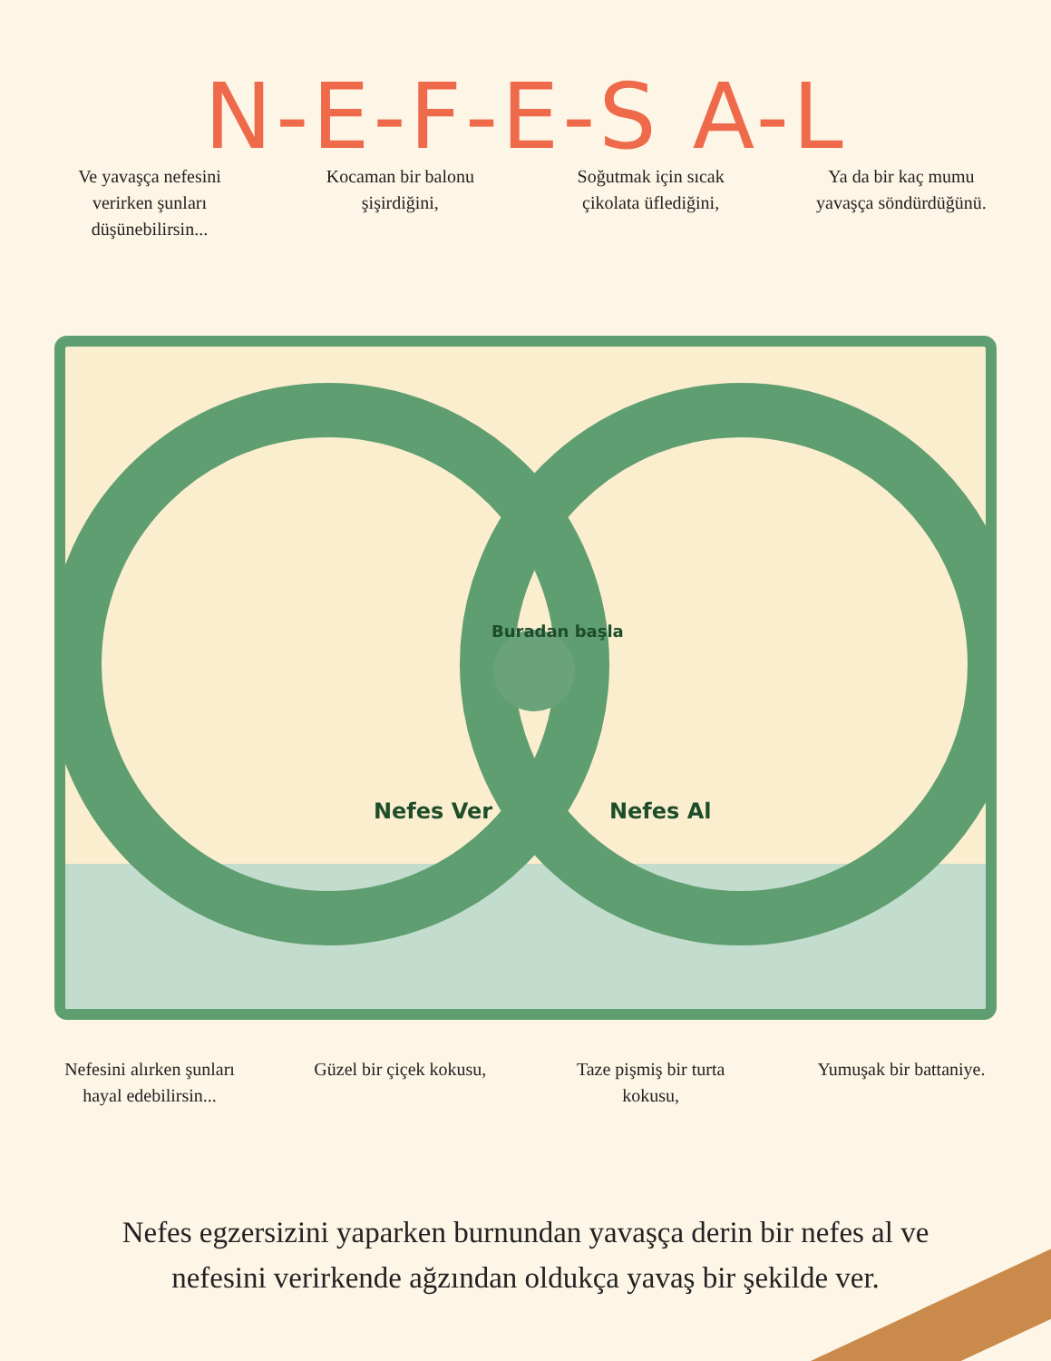N-E-F-E-S A-L
Ve yavaşça nefesini verirken şunları düşünebilirsin...
Kocaman bir balonu şişirdiğini,
Soğutmak için sıcak çikolata üflediğini,
Ya da bir kaç mumu yavaşça söndürdüğünü.
Buradan başla
Nefes Ver
Nefes Al
Nefesini alırken şunları hayal edebilirsin...
Güzel bir çiçek kokusu,
Taze pişmiş bir turta kokusu,
Yumuşak bir battaniye.
Nefes egzersizini yaparken burnundan yavaşça derin bir nefes al ve nefesini verirkende ağzından oldukça yavaş bir şekilde ver.